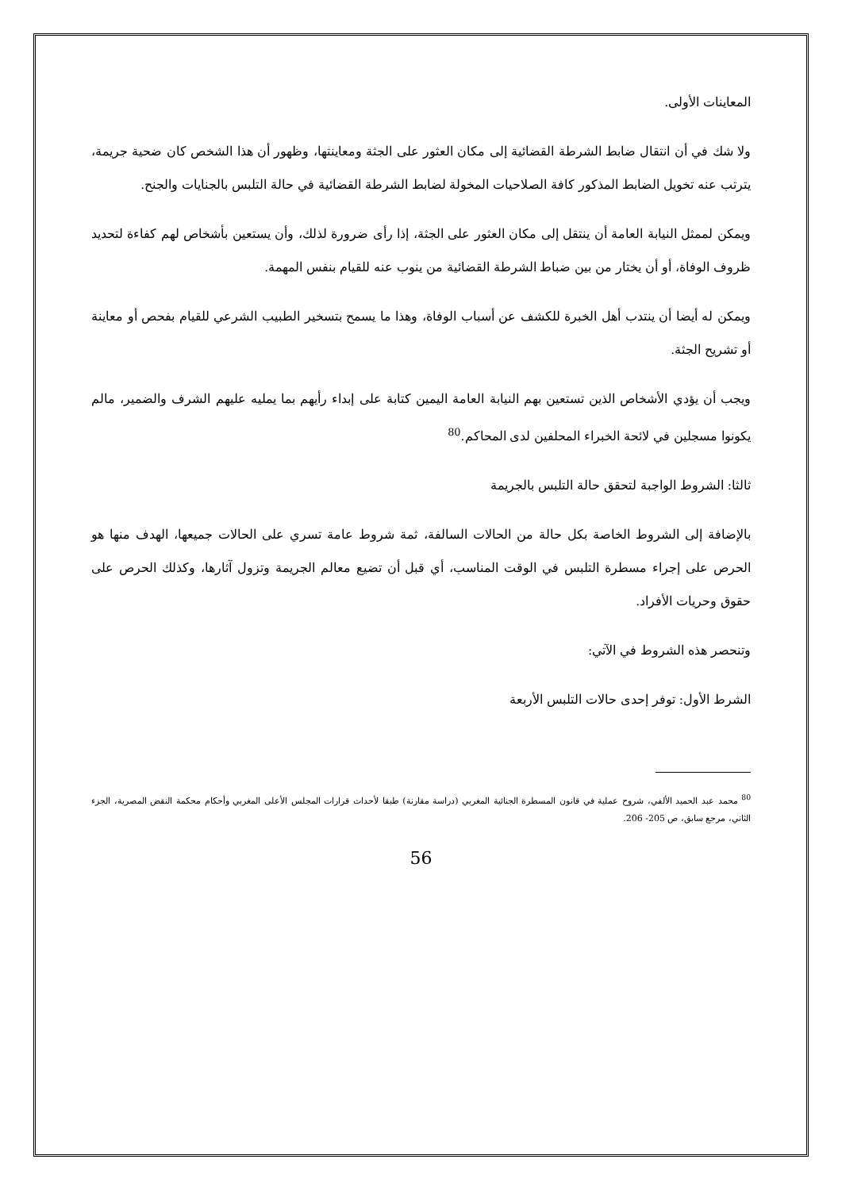المعاينات الأولى.
ولا شك في أن انتقال ضابط الشرطة القضائية إلى مكان العثور على الجثة ومعاينتها، وظهور أن هذا الشخص كان ضحية جريمة، يترتب عنه تخويل الضابط المذكور كافة الصلاحيات المخولة لضابط الشرطة القضائية في حالة التلبس بالجنايات والجنح.
ويمكن لممثل النيابة العامة أن ينتقل إلى مكان العثور على الجثة، إذا رأى ضرورة لذلك، وأن يستعين بأشخاص لهم كفاءة لتحديد ظروف الوفاة، أو أن يختار من بين ضباط الشرطة القضائية من ينوب عنه للقيام بنفس المهمة.
ويمكن له أيضا أن ينتدب أهل الخبرة للكشف عن أسباب الوفاة، وهذا ما يسمح بتسخير الطبيب الشرعي للقيام بفحص أو معاينة أو تشريح الجثة.
ويجب أن يؤدي الأشخاص الذين تستعين بهم النيابة العامة اليمين كتابة على إبداء رأيهم بما يمليه عليهم الشرف والضمير، مالم يكونوا مسجلين في لائحة الخبراء المحلفين لدى المحاكم.<sup>80</sup>
ثالثا: الشروط الواجبة لتحقق حالة التلبس بالجريمة
بالإضافة إلى الشروط الخاصة بكل حالة من الحالات السالفة، ثمة شروط عامة تسري على الحالات جميعها، الهدف منها هو الحرص على إجراء مسطرة التلبس في الوقت المناسب، أي قبل أن تضيع معالم الجريمة وتزول آثارها، وكذلك الحرص على حقوق وحريات الأفراد.
وتنحصر هذه الشروط في الآتي:
الشرط الأول: توفر إحدى حالات التلبس الأربعة
<sup>80</sup> محمد عبد الحميد الألفي، شروح عملية في قانون المسطرة الجنائية المغربي (دراسة مقارنة) طبقا لأحداث قرارات المجلس الأعلى المغربي وأحكام محكمة النقض المصرية، الجزء الثاني، مرجع سابق، ص 205- 206.
56